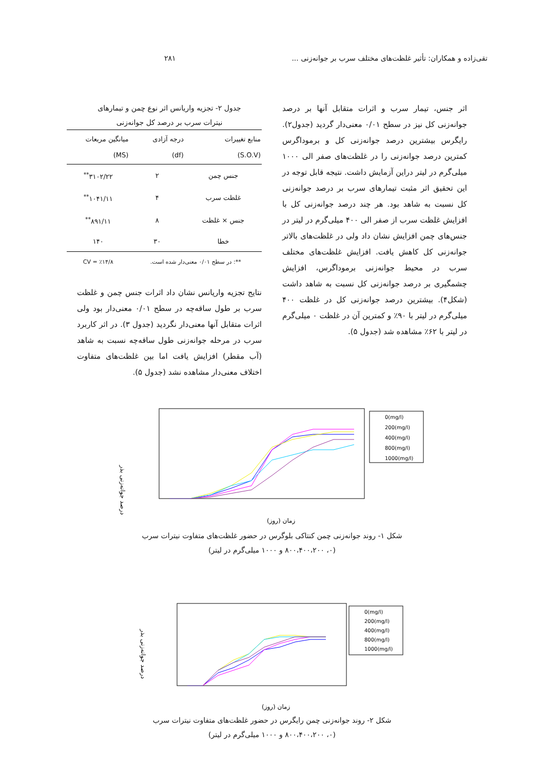تقی‌زاده و همکاران: تأثیر غلظت‌های مختلف سرب بر جوانه‌زنی ... ۲۸۱
اثر جنس، تیمار سرب و اثرات متقابل آنها بر درصد جوانه‌زنی کل نیز در سطح ۰/۰۱ معنی‌دار گردید (جدول۲). رایگرس بیشترین درصد جوانه‌زنی کل و برموداگرس کمترین درصد جوانه‌زنی را در غلظت‌های صفر الی ۱۰۰۰ میلی‌گرم در لیتر دراین آزمایش داشت. نتیجه قابل توجه در این تحقیق اثر مثبت تیمارهای سرب بر درصد جوانه‌زنی کل نسبت به شاهد بود. هر چند درصد جوانه‌زنی کل با افزایش غلظت سرب از صفر الی ۴۰۰ میلی‌گرم در لیتر در جنس‌های چمن افزایش نشان داد ولی در غلظت‌های بالاتر جوانه‌زنی کل کاهش یافت. افزایش غلظت‌های مختلف سرب در محیط جوانه‌زنی برموداگرس، افزایش چشمگیری بر درصد جوانه‌زنی کل نسبت به شاهد داشت (شکل۴). بیشترین درصد جوانه‌زنی کل در غلظت ۴۰۰ میلی‌گرم در لیتر با ۹۰٪ و کمترین آن در غلظت ۰ میلی‌گرم در لیتر با ۶۲٪ مشاهده شد (جدول ۵).
جدول ۲- تجزیه واریانس اثر نوع چمن و تیمارهای
نیترات سرب بر درصد کل جوانه‌زنی
| منابع تغییرات (S.O.V) | درجه آزادی (df) | میانگین مربعات (MS) |
| --- | --- | --- |
| جنس چمن | ۲ | ۳۱۰۲/۲۲<sup>**</sup> |
| غلظت سرب | ۴ | ۱۰۴۱/۱۱<sup>**</sup> |
| جنس × غلظت | ۸ | ۸۹۱/۱۱<sup>**</sup> |
| خطا | ۳۰ | ۱۴۰ |
| **: در سطح ۰/۰۱ معنی‌دار شده است. | | CV = ٪۱۴/۸ |
نتایج تجزیه واریانس نشان داد اثرات جنس چمن و غلظت سرب بر طول ساقه‌چه در سطح ۰/۰۱ معنی‌دار بود ولی اثرات متقابل آنها معنی‌دار نگردید (جدول ۳). در اثر کاربرد سرب در مرحله جوانه‌زنی طول ساقه‌چه نسبت به شاهد (آب مقطر) افزایش یافت اما بین غلظت‌های متفاوت اختلاف معنی‌دار مشاهده نشد (جدول ۵).
درصد جوانه‌زنی بذر
0(mg/l)
200(mg/l)
400(mg/l)
800(mg/l)
1000(mg/l)
زمان (روز)
شکل ۱- روند جوانه‌زنی چمن کنتاکی بلوگرس در حضور غلظت‌های متفاوت نیترات سرب
(۰، ۸۰۰،۴۰۰،۲۰۰ و ۱۰۰۰ میلی‌گرم در لیتر)
درصد جوانه‌زنی بذر
0(mg/l)
200(mg/l)
400(mg/l)
800(mg/l)
1000(mg/l)
زمان (روز)
شکل ۲- روند جوانه‌زنی چمن رایگرس در حضور غلظت‌های متفاوت نیترات سرب
(۰، ۸۰۰،۴۰۰،۲۰۰ و ۱۰۰۰ میلی‌گرم در لیتر)